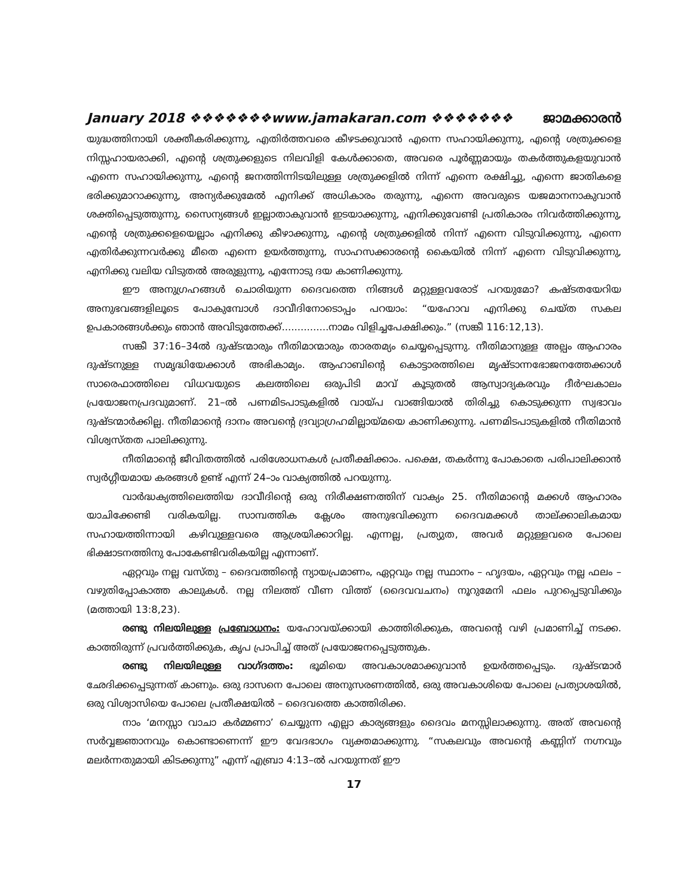January 2018 ❖❖❖❖❖❖❖www.jamakaran.com ❖❖❖❖❖❖❖ ജാമക്കാരൻ
യുദ്ധത്തിനായി ശക്തീകരിക്കുന്നു, എതിർത്തവരെ കീഴടക്കുവാൻ എന്നെ സഹായിക്കുന്നു, എന്റെ ശത്രുക്കളെ നിസ്സഹായരാക്കി, എന്റെ ശത്രുക്കളുടെ നിലവിളി കേൾക്കാതെ, അവരെ പൂർണ്ണമായും തകർത്തുകളയുവാൻ എന്നെ സഹായിക്കുന്നു, എന്റെ ജനത്തിന്നിടയിലുള്ള ശത്രുക്കളിൽ നിന്ന് എന്നെ രക്ഷിച്ചു, എന്നെ ജാതികളെ ഭരിക്കുമാറാക്കുന്നു, അന്യർക്കുമേൽ എനിക്ക് അധികാരം തരുന്നു, എന്നെ അവരുടെ യജമാനനാകുവാൻ ശക്തിപ്പെടുത്തുന്നു, സൈന്യങ്ങൾ ഇല്ലാതാകുവാൻ ഇടയാക്കുന്നു, എനിക്കുവേണ്ടി പ്രതികാരം നിവർത്തിക്കുന്നു, എന്റെ ശത്രുക്കളെയെല്ലാം എനിക്കു കീഴാക്കുന്നു, എന്റെ ശത്രുക്കളിൽ നിന്ന് എന്നെ വിടുവിക്കുന്നു, എന്നെ എതിർക്കുന്നവർക്കു മീതെ എന്നെ ഉയർത്തുന്നു, സാഹസക്കാരന്റെ കൈയിൽ നിന്ന് എന്നെ വിടുവിക്കുന്നു, എനിക്കു വലിയ വിടുതൽ അരുളുന്നു, എന്നോടു ദയ കാണിക്കുന്നു.
ഈ അനുഗ്രഹങ്ങൾ ചൊരിയുന്ന ദൈവത്തെ നിങ്ങൾ മറ്റുള്ളവരോട് പറയുമോ? കഷ്ടതയേറിയ അനുഭവങ്ങളിലൂടെ പോകുമ്പോൾ ദാവീദിനോടൊപ്പം പറയാം: “യഹോവ എനിക്കു ചെയ്ത സകല ഉപകാരങ്ങൾക്കും ഞാൻ അവിടുത്തേക്ക്...............നാമം വിളിച്ചപേക്ഷിക്കും.” (സങ്കീ 116:12,13).
സങ്കീ 37:16–34ൽ ദുഷ്ടന്മാരും നീതിമാന്മാരും താരതമ്യം ചെയ്യപ്പെടുന്നു. നീതിമാനുള്ള അല്പം ആഹാരം ദുഷ്ടനുള്ള സമൃദ്ധിയേക്കാൾ അഭികാമ്യം. ആഹാബിന്റെ കൊട്ടാരത്തിലെ മൃഷ്ടാന്നഭോജനത്തേക്കാൾ സാരെഫാത്തിലെ വിധവയുടെ കലത്തിലെ ഒരുപിടി മാവ് കൂടുതൽ ആസ്വാദ്യകരവും ദീർഘകാലം പ്രയോജനപ്രദവുമാണ്. 21–ൽ പണമിടപാടുകളിൽ വായ്പ വാങ്ങിയാൽ തിരിച്ചു കൊടുക്കുന്ന സ്വഭാവം ദുഷ്ടന്മാർക്കില്ല. നീതിമാന്റെ ദാനം അവന്റെ ദ്രവ്യാഗ്രഹമില്ലായ്മയെ കാണിക്കുന്നു. പണമിടപാടുകളിൽ നീതിമാൻ വിശ്വസ്തത പാലിക്കുന്നു.
നീതിമാന്റെ ജീവിതത്തിൽ പരിശോധനകൾ പ്രതീക്ഷിക്കാം. പക്ഷെ, തകർന്നു പോകാതെ പരിപാലിക്കാൻ സ്വർഗ്ഗീയമായ കരങ്ങൾ ഉണ്ട് എന്ന് 24–ാം വാക്യത്തിൽ പറയുന്നു.
വാർദ്ധക്യത്തിലെത്തിയ ദാവീദിന്റെ ഒരു നിരീക്ഷണത്തിന് വാക്യം 25. നീതിമാന്റെ മക്കൾ ആഹാരം യാചിക്കേണ്ടി വരികയില്ല. സാമ്പത്തിക ക്ലേശം അനുഭവിക്കുന്ന ദൈവമക്കൾ താല്ക്കാലികമായ സഹായത്തിന്നായി കഴിവുള്ളവരെ ആശ്രയിക്കാറില്ല. എന്നല്ല, പ്രത്യുത, അവർ മറ്റുള്ളവരെ പോലെ ഭിക്ഷാടനത്തിനു പോകേണ്ടിവരികയില്ല എന്നാണ്.
ഏറ്റവും നല്ല വസ്തു – ദൈവത്തിന്റെ ന്യായപ്രമാണം, ഏറ്റവും നല്ല സ്ഥാനം – ഹൃദയം, ഏറ്റവും നല്ല ഫലം – വഴുതിപ്പോകാത്ത കാലുകൾ. നല്ല നിലത്ത് വീണ വിത്ത് (ദൈവവചനം) നൂറുമേനി ഫലം പുറപ്പെടുവിക്കും (മത്തായി 13:8,23).
രണ്ടു നിലയിലുള്ള പ്രബോധനം: യഹോവയ്ക്കായി കാത്തിരിക്കുക, അവന്റെ വഴി പ്രമാണിച്ച് നടക്ക. കാത്തിരുന്ന് പ്രവർത്തിക്കുക, കൃപ പ്രാപിച്ച് അത് പ്രയോജനപ്പെടുത്തുക.
രണ്ടു നിലയിലുള്ള വാഗ്ദത്തം: ഭൂമിയെ അവകാശമാക്കുവാൻ ഉയർത്തപ്പെടും. ദുഷ്ടന്മാർ ഛേദിക്കപ്പെടുന്നത് കാണും. ഒരു ദാസനെ പോലെ അനുസരണത്തിൽ, ഒരു അവകാശിയെ പോലെ പ്രത്യാശയിൽ, ഒരു വിശ്വാസിയെ പോലെ പ്രതീക്ഷയിൽ – ദൈവത്തെ കാത്തിരിക്ക.
നാം ‘മനസ്സാ വാചാ കർമ്മണാ’ ചെയ്യുന്ന എല്ലാ കാര്യങ്ങളും ദൈവം മനസ്സിലാക്കുന്നു. അത് അവന്റെ സർവ്വജ്ഞാനവും കൊണ്ടാണെന്ന് ഈ വേദഭാഗം വ്യക്തമാക്കുന്നു. “സകലവും അവന്റെ കണ്ണിന് നഗ്നവും മലർന്നതുമായി കിടക്കുന്നു” എന്ന് എബ്രാ 4:13–ൽ പറയുന്നത് ഈ
17